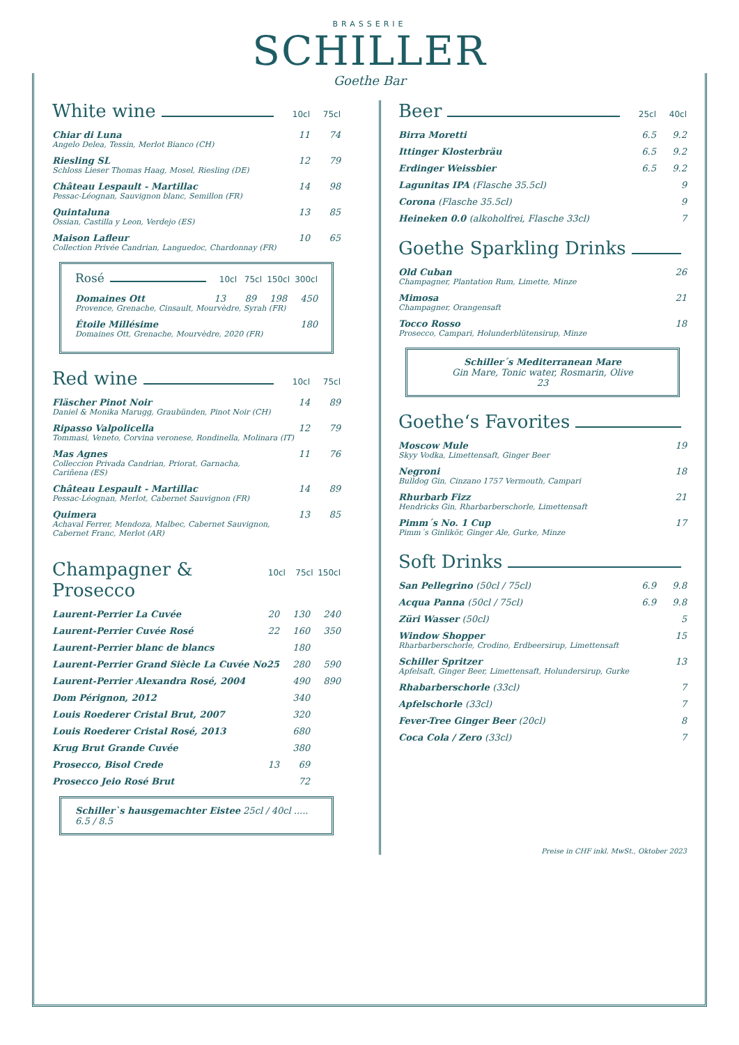BRASSERIE
SCHILLER
Goethe Bar
White wine 10cl 75cl
Chiar di Luna 11 74
Angelo Delea, Tessin, Merlot Bianco (CH)
Riesling SL 12 79
Schloss Lieser Thomas Haag, Mosel, Riesling (DE)
Château Lespault - Martillac 14 98
Pessac-Léognan, Sauvignon blanc, Semillon (FR)
Quintaluna 13 85
Ossian, Castilla y Leon, Verdejo (ES)
Maison Lafleur 10 65
Collection Privée Candrian, Languedoc, Chardonnay (FR)
Rosé 10cl 75cl 150cl 300cl
Domaines Ott 13 89 198 450
Provence, Grenache, Cinsault, Mourvèdre, Syrah (FR)
Étoile Millésime 180
Domaines Ott, Grenache, Mourvèdre, 2020 (FR)
Red wine 10cl 75cl
Fläscher Pinot Noir 14 89
Daniel & Monika Marugg, Graubünden, Pinot Noir (CH)
Ripasso Valpolicella 12 79
Tommasi, Veneto, Corvina veronese, Rondinella, Molinara (IT)
Mas Agnes 11 76
Colleccion Privada Candrian, Priorat, Garnacha,
Cariñena (ES)
Château Lespault - Martillac 14 89
Pessac-Léognan, Merlot, Cabernet Sauvignon (FR)
Quimera 13 85
Achaval Ferrer, Mendoza, Malbec, Cabernet Sauvignon,
Cabernet Franc, Merlot (AR)
Champagner & Prosecco 10cl 75cl 150cl
Laurent-Perrier La Cuvée 20 130 240
Laurent-Perrier Cuvée Rosé 22 160 350
Laurent-Perrier blanc de blancs 180
Laurent-Perrier Grand Siècle La Cuvée No25 280 590
Laurent-Perrier Alexandra Rosé, 2004 490 890
Dom Pérignon, 2012 340
Louis Roederer Cristal Brut, 2007 320
Louis Roederer Cristal Rosé, 2013 680
Krug Brut Grande Cuvée 380
Prosecco, Bisol Crede 13 69
Prosecco Jeio Rosé Brut 72
Schiller`s hausgemachter Eistee 25cl / 40cl ..... 6.5 / 8.5
Beer 25cl 40cl
Birra Moretti 6.5 9.2
Ittinger Klosterbräu 6.5 9.2
Erdinger Weissbier 6.5 9.2
Lagunitas IPA (Flasche 35.5cl) 9
Corona (Flasche 35.5cl) 9
Heineken 0.0 (alkoholfrei, Flasche 33cl) 7
Goethe Sparkling Drinks
Old Cuban 26
Champagner, Plantation Rum, Limette, Minze
Mimosa 21
Champagner, Orangensaft
Tocco Rosso 18
Prosecco, Campari, Holunderblütensirup, Minze
Schiller´s Mediterranean Mare
Gin Mare, Tonic water, Rosmarin, Olive
23
Goethe‘s Favorites
Moscow Mule 19
Skyy Vodka, Limettensaft, Ginger Beer
Negroni 18
Bulldog Gin, Cinzano 1757 Vermouth, Campari
Rhurbarb Fizz 21
Hendricks Gin, Rharbarberschorle, Limettensaft
Pimm´s No. 1 Cup 17
Pimm´s Ginlikör, Ginger Ale, Gurke, Minze
Soft Drinks
San Pellegrino (50cl / 75cl) 6.9 9.8
Acqua Panna (50cl / 75cl) 6.9 9.8
Züri Wasser (50cl) 5
Window Shopper 15
Rharbarberschorle, Crodino, Erdbeersirup, Limettensaft
Schiller Spritzer 13
Apfelsaft, Ginger Beer, Limettensaft, Holundersirup, Gurke
Rhabarberschorle (33cl) 7
Apfelschorle (33cl) 7
Fever-Tree Ginger Beer (20cl) 8
Coca Cola / Zero (33cl) 7
Preise in CHF inkl. MwSt., Oktober 2023